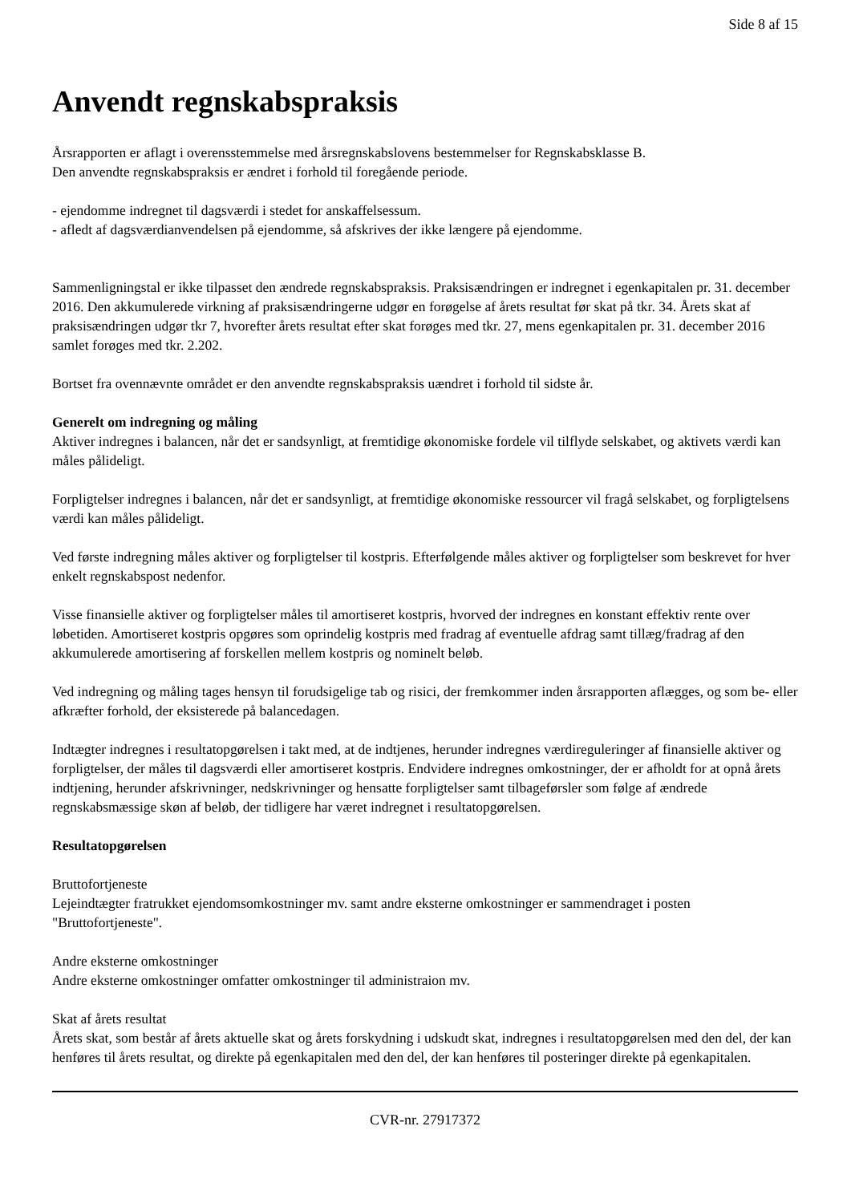Side 8 af 15
Anvendt regnskabspraksis
Årsrapporten er aflagt i overensstemmelse med årsregnskabslovens bestemmelser for Regnskabsklasse B.
Den anvendte regnskabspraksis er ændret i forhold til foregående periode.
- ejendomme indregnet til dagsværdi i stedet for anskaffelsessum.
- afledt af dagsværdianvendelsen på ejendomme, så afskrives der ikke længere på ejendomme.
Sammenligningstal er ikke tilpasset den ændrede regnskabspraksis. Praksisændringen er indregnet i egenkapitalen pr. 31. december 2016. Den akkumulerede virkning af praksisændringerne udgør en forøgelse af årets resultat før skat på tkr. 34. Årets skat af praksisændringen udgør tkr 7, hvorefter årets resultat efter skat forøges med tkr. 27, mens egenkapitalen pr. 31. december 2016 samlet forøges med tkr. 2.202.
Bortset fra ovennævnte området er den anvendte regnskabspraksis uændret i forhold til sidste år.
Generelt om indregning og måling
Aktiver indregnes i balancen, når det er sandsynligt, at fremtidige økonomiske fordele vil tilflyde selskabet, og aktivets værdi kan måles pålideligt.
Forpligtelser indregnes i balancen, når det er sandsynligt, at fremtidige økonomiske ressourcer vil fragå selskabet, og forpligtelsens værdi kan måles pålideligt.
Ved første indregning måles aktiver og forpligtelser til kostpris. Efterfølgende måles aktiver og forpligtelser som beskrevet for hver enkelt regnskabspost nedenfor.
Visse finansielle aktiver og forpligtelser måles til amortiseret kostpris, hvorved der indregnes en konstant effektiv rente over løbetiden. Amortiseret kostpris opgøres som oprindelig kostpris med fradrag af eventuelle afdrag samt tillæg/fradrag af den akkumulerede amortisering af forskellen mellem kostpris og nominelt beløb.
Ved indregning og måling tages hensyn til forudsigelige tab og risici, der fremkommer inden årsrapporten aflægges, og som be- eller afkræfter forhold, der eksisterede på balancedagen.
Indtægter indregnes i resultatopgørelsen i takt med, at de indtjenes, herunder indregnes værdireguleringer af finansielle aktiver og forpligtelser, der måles til dagsværdi eller amortiseret kostpris. Endvidere indregnes omkostninger, der er afholdt for at opnå årets indtjening, herunder afskrivninger, nedskrivninger og hensatte forpligtelser samt tilbageførsler som følge af ændrede regnskabsmæssige skøn af beløb, der tidligere har været indregnet i resultatopgørelsen.
Resultatopgørelsen
Bruttofortjeneste
Lejeindtægter fratrukket ejendomsomkostninger mv. samt andre eksterne omkostninger er sammendraget i posten "Bruttofortjeneste".
Andre eksterne omkostninger
Andre eksterne omkostninger omfatter omkostninger til administraion mv.
Skat af årets resultat
Årets skat, som består af årets aktuelle skat og årets forskydning i udskudt skat, indregnes i resultatopgørelsen med den del, der kan henføres til årets resultat, og direkte på egenkapitalen med den del, der kan henføres til posteringer direkte på egenkapitalen.
CVR-nr. 27917372